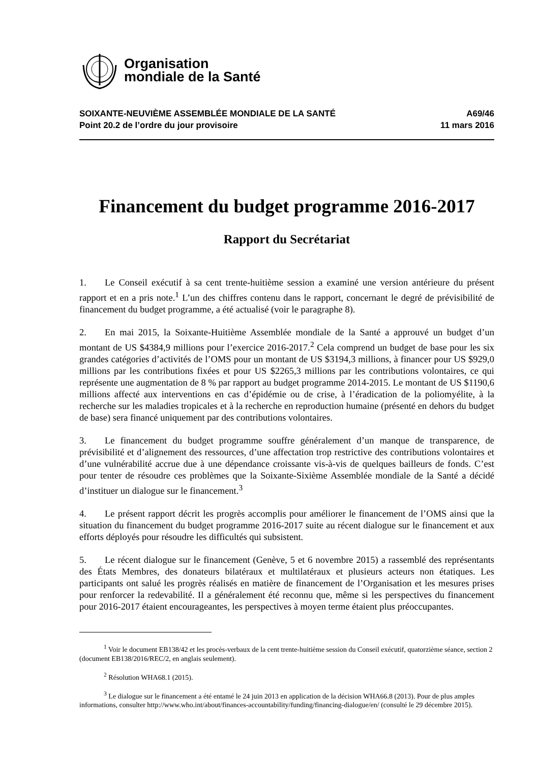Organisation
mondiale de la Santé
SOIXANTE-NEUVIÈME ASSEMBLÉE MONDIALE DE LA SANTÉ
Point 20.2 de l’ordre du jour provisoire
A69/46
11 mars 2016
Financement du budget programme 2016-2017
Rapport du Secrétariat
1. Le Conseil exécutif à sa cent trente-huitième session a examiné une version antérieure du présent rapport et en a pris note.<sup>1</sup> L’un des chiffres contenu dans le rapport, concernant le degré de prévisibilité de financement du budget programme, a été actualisé (voir le paragraphe 8).
2. En mai 2015, la Soixante-Huitième Assemblée mondiale de la Santé a approuvé un budget d’un montant de US $4384,9 millions pour l’exercice 2016-2017.<sup>2</sup> Cela comprend un budget de base pour les six grandes catégories d’activités de l’OMS pour un montant de US $3194,3 millions, à financer pour US $929,0 millions par les contributions fixées et pour US $2265,3 millions par les contributions volontaires, ce qui représente une augmentation de 8 % par rapport au budget programme 2014-2015. Le montant de US $1190,6 millions affecté aux interventions en cas d’épidémie ou de crise, à l’éradication de la poliomyélite, à la recherche sur les maladies tropicales et à la recherche en reproduction humaine (présenté en dehors du budget de base) sera financé uniquement par des contributions volontaires.
3. Le financement du budget programme souffre généralement d’un manque de transparence, de prévisibilité et d’alignement des ressources, d’une affectation trop restrictive des contributions volontaires et d’une vulnérabilité accrue due à une dépendance croissante vis-à-vis de quelques bailleurs de fonds. C’est pour tenter de résoudre ces problèmes que la Soixante-Sixième Assemblée mondiale de la Santé a décidé d’instituer un dialogue sur le financement.<sup>3</sup>
4. Le présent rapport décrit les progrès accomplis pour améliorer le financement de l’OMS ainsi que la situation du financement du budget programme 2016-2017 suite au récent dialogue sur le financement et aux efforts déployés pour résoudre les difficultés qui subsistent.
5. Le récent dialogue sur le financement (Genève, 5 et 6 novembre 2015) a rassemblé des représentants des États Membres, des donateurs bilatéraux et multilatéraux et plusieurs acteurs non étatiques. Les participants ont salué les progrès réalisés en matière de financement de l’Organisation et les mesures prises pour renforcer la redevabilité. Il a généralement été reconnu que, même si les perspectives du financement pour 2016-2017 étaient encourageantes, les perspectives à moyen terme étaient plus préoccupantes.
<sup>1</sup> Voir le document EB138/42 et les procès-verbaux de la cent trente-huitième session du Conseil exécutif, quatorzième séance, section 2 (document EB138/2016/REC/2, en anglais seulement).
<sup>2</sup> Résolution WHA68.1 (2015).
<sup>3</sup> Le dialogue sur le financement a été entamé le 24 juin 2013 en application de la décision WHA66.8 (2013). Pour de plus amples informations, consulter http://www.who.int/about/finances-accountability/funding/financing-dialogue/en/ (consulté le 29 décembre 2015).